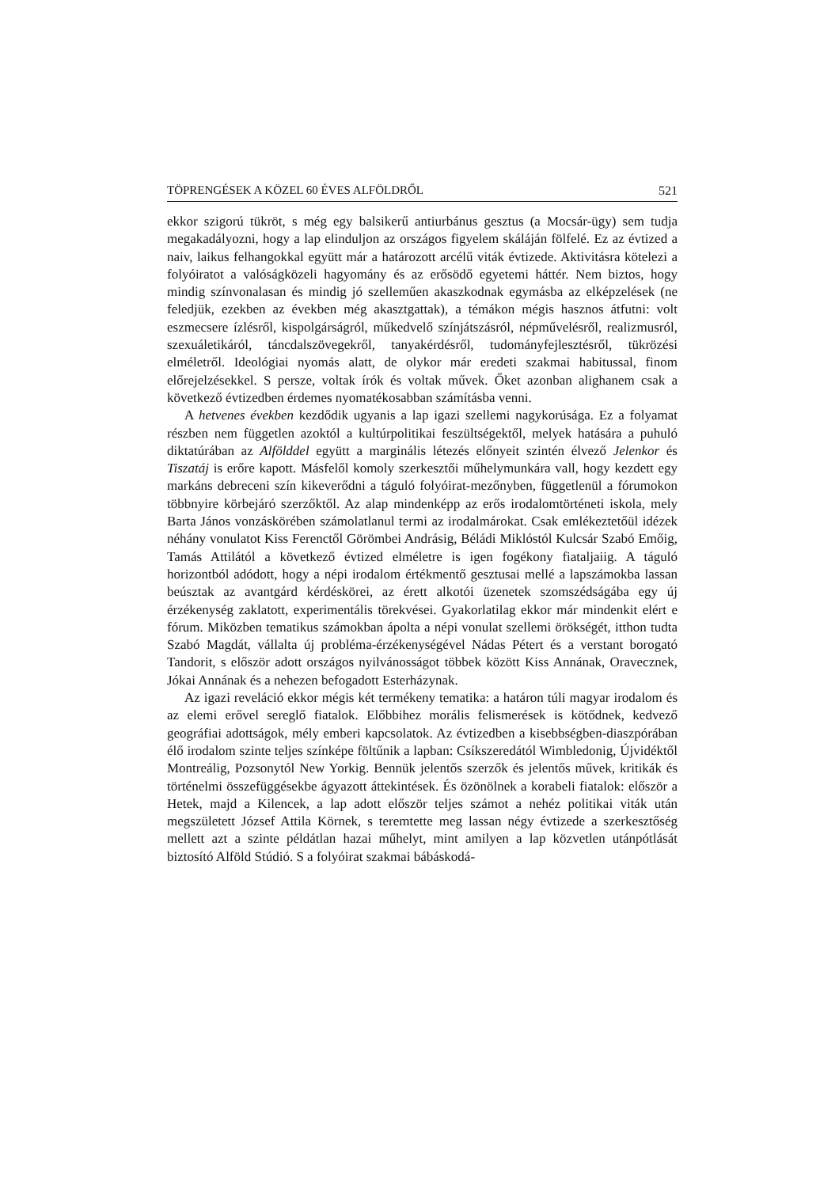TÖPRENGÉSEK A KÖZEL 60 ÉVES ALFÖLDRŐL 521
ekkor szigorú tükröt, s még egy balsikerű antiurbánus gesztus (a Mocsár-ügy) sem tudja megakadályozni, hogy a lap elinduljon az országos figyelem skáláján fölfelé. Ez az évtized a naiv, laikus felhangokkal együtt már a határozott arcélű viták évtizede. Aktivitásra kötelezi a folyóiratot a valóságközeli hagyomány és az erősödő egyetemi háttér. Nem biztos, hogy mindig színvonalasan és mindig jó szelleműen akaszkodnak egymásba az elképzelések (ne feledjük, ezekben az években még akasztgattak), a témákon mégis hasznos átfutni: volt eszmecsere ízlésről, kispolgárságról, műkedvelő színjátszásról, népművelésről, realizmusról, szexuáletikáról, táncdalszövegekről, tanyakérdésről, tudományfejlesztésről, tükrözési elméletről. Ideológiai nyomás alatt, de olykor már eredeti szakmai habitussal, finom előrejelzésekkel. S persze, voltak írók és voltak művek. Őket azonban alighanem csak a következő évtizedben érdemes nyomatékosabban számításba venni.
A hetvenes években kezdődik ugyanis a lap igazi szellemi nagykorúsága. Ez a folyamat részben nem független azoktól a kultúrpolitikai feszültségektől, melyek hatására a puhuló diktatúrában az Alfölddel együtt a marginális létezés előnyeit szintén élvező Jelenkor és Tiszatáj is erőre kapott. Másfelől komoly szerkesztői műhelymunkára vall, hogy kezdett egy markáns debreceni szín kikeverődni a táguló folyóirat-mezőnyben, függetlenül a fórumokon többnyire körbejáró szerzőktől. Az alap mindenképp az erős irodalomtörténeti iskola, mely Barta János vonzáskörében számolatlanul termi az irodalmárokat. Csak emlékeztetőül idézek néhány vonulatot Kiss Ferenctől Görömbei Andrásig, Béládi Miklóstól Kulcsár Szabó Emőig, Tamás Attilától a következő évtized elméletre is igen fogékony fiataljaiig. A táguló horizontból adódott, hogy a népi irodalom értékmentő gesztusai mellé a lapszámokba lassan beúsztak az avantgárd kérdéskörei, az érett alkotói üzenetek szomszédságába egy új érzékenység zaklatott, experimentális törekvései. Gyakorlatilag ekkor már mindenkit elért e fórum. Miközben tematikus számokban ápolta a népi vonulat szellemi örökségét, itthon tudta Szabó Magdát, vállalta új probléma-érzékenységével Nádas Pétert és a verstant borogató Tandorit, s először adott országos nyilvánosságot többek között Kiss Annának, Oravecznek, Jókai Annának és a nehezen befogadott Esterházynak.
Az igazi reveláció ekkor mégis két termékeny tematika: a határon túli magyar irodalom és az elemi erővel sereglő fiatalok. Előbbihez morális felismerések is kötődnek, kedvező geográfiai adottságok, mély emberi kapcsolatok. Az évtizedben a kisebbségben-diaszpórában élő irodalom szinte teljes színképe föltűnik a lapban: Csíkszeredától Wimbledonig, Újvidéktől Montreálig, Pozsonytól New Yorkig. Bennük jelentős szerzők és jelentős művek, kritikák és történelmi összefüggésekbe ágyazott áttekintések. És özönölnek a korabeli fiatalok: először a Hetek, majd a Kilencek, a lap adott először teljes számot a nehéz politikai viták után megszületett József Attila Körnek, s teremtette meg lassan négy évtizede a szerkesztőség mellett azt a szinte példátlan hazai műhelyt, mint amilyen a lap közvetlen utánpótlását biztosító Alföld Stúdió. S a folyóirat szakmai bábáskodá-